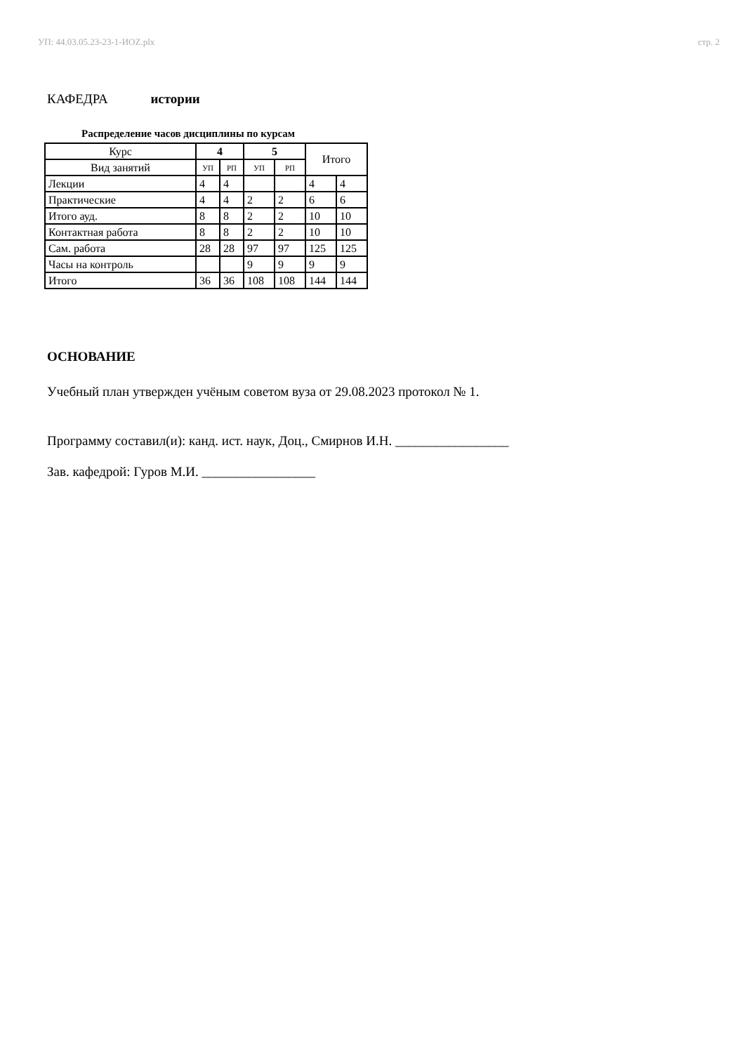УП: 44.03.05.23-23-1-ИОZ.plx стр. 2
КАФЕДРА истории
Распределение часов дисциплины по курсам
| Курс | 4 | | 5 | | Итого | |
| Вид занятий | УП | РП | УП | РП | | |
| Лекции | 4 | 4 | | | 4 | 4 |
| Практические | 4 | 4 | 2 | 2 | 6 | 6 |
| Итого ауд. | 8 | 8 | 2 | 2 | 10 | 10 |
| Контактная работа | 8 | 8 | 2 | 2 | 10 | 10 |
| Сам. работа | 28 | 28 | 97 | 97 | 125 | 125 |
| Часы на контроль | | | 9 | 9 | 9 | 9 |
| Итого | 36 | 36 | 108 | 108 | 144 | 144 |
ОСНОВАНИЕ
Учебный план утвержден учёным советом вуза от 29.08.2023 протокол № 1.
Программу составил(и): канд. ист. наук, Доц., Смирнов И.Н. _________________
Зав. кафедрой: Гуров М.И. _________________